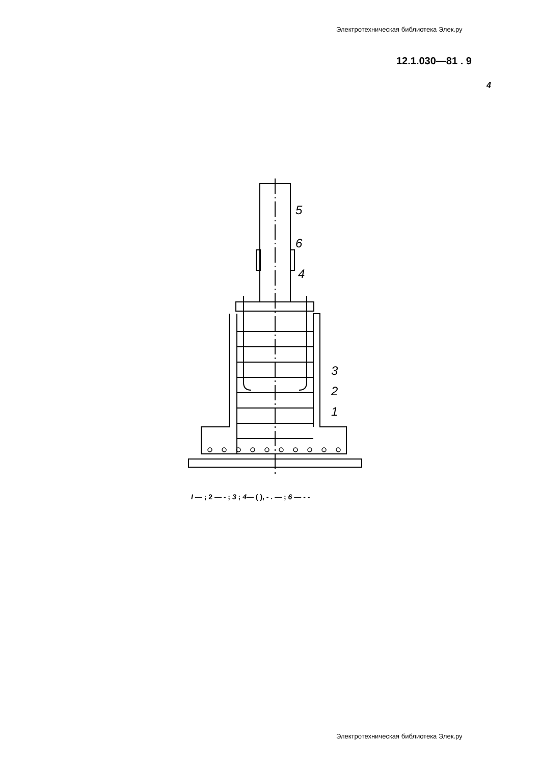Электротехническая библиотека Элек.ру
12.1.030—81 . 9
4
5
6
4
3
2
1
I — ; 2 — - ; 3 ; 4— ( ), - . — ; 6 — - -
Электротехническая библиотека Элек.ру